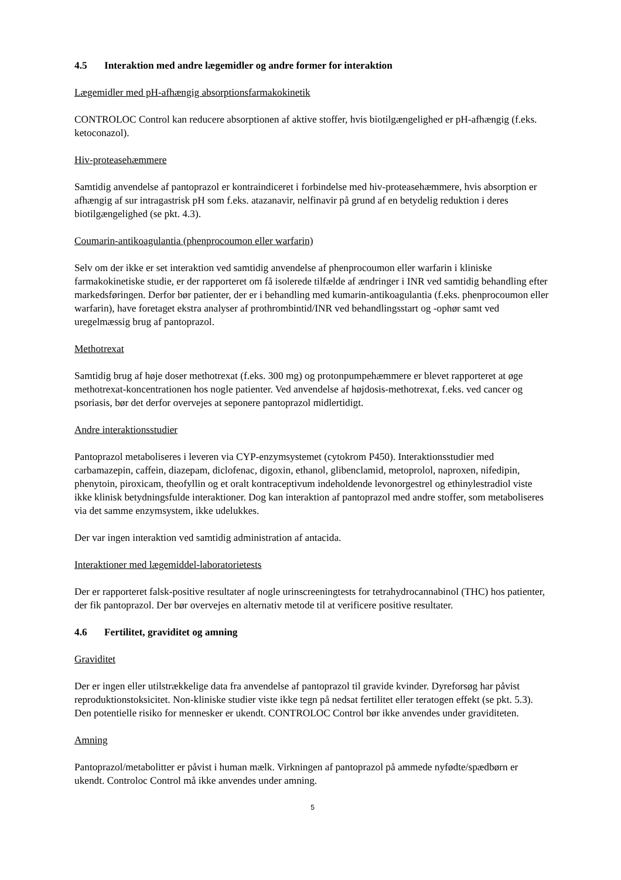4.5 Interaktion med andre lægemidler og andre former for interaktion
Lægemidler med pH-afhængig absorptionsfarmakokinetik
CONTROLOC Control kan reducere absorptionen af aktive stoffer, hvis biotilgængelighed er pH-afhængig (f.eks. ketoconazol).
Hiv-proteasehæmmere
Samtidig anvendelse af pantoprazol er kontraindiceret i forbindelse med hiv-proteasehæmmere, hvis absorption er afhængig af sur intragastrisk pH som f.eks. atazanavir, nelfinavir på grund af en betydelig reduktion i deres biotilgængelighed (se pkt. 4.3).
Coumarin-antikoagulantia (phenprocoumon eller warfarin)
Selv om der ikke er set interaktion ved samtidig anvendelse af phenprocoumon eller warfarin i kliniske farmakokinetiske studie, er der rapporteret om få isolerede tilfælde af ændringer i INR ved samtidig behandling efter markedsføringen. Derfor bør patienter, der er i behandling med kumarin-antikoagulantia (f.eks. phenprocoumon eller warfarin), have foretaget ekstra analyser af prothrombintid/INR ved behandlingsstart og -ophør samt ved uregelmæssig brug af pantoprazol.
Methotrexat
Samtidig brug af høje doser methotrexat (f.eks. 300 mg) og protonpumpehæmmere er blevet rapporteret at øge methotrexat-koncentrationen hos nogle patienter. Ved anvendelse af højdosis-methotrexat, f.eks. ved cancer og psoriasis, bør det derfor overvejes at seponere pantoprazol midlertidigt.
Andre interaktionsstudier
Pantoprazol metaboliseres i leveren via CYP-enzymsystemet (cytokrom P450). Interaktionsstudier med carbamazepin, caffein, diazepam, diclofenac, digoxin, ethanol, glibenclamid, metoprolol, naproxen, nifedipin, phenytoin, piroxicam, theofyllin og et oralt kontraceptivum indeholdende levonorgestrel og ethinylestradiol viste ikke klinisk betydningsfulde interaktioner. Dog kan interaktion af pantoprazol med andre stoffer, som metaboliseres via det samme enzymsystem, ikke udelukkes.
Der var ingen interaktion ved samtidig administration af antacida.
Interaktioner med lægemiddel-laboratorietests
Der er rapporteret falsk-positive resultater af nogle urinscreeningtests for tetrahydrocannabinol (THC) hos patienter, der fik pantoprazol. Der bør overvejes en alternativ metode til at verificere positive resultater.
4.6 Fertilitet, graviditet og amning
Graviditet
Der er ingen eller utilstrækkelige data fra anvendelse af pantoprazol til gravide kvinder. Dyreforsøg har påvist reproduktionstoksicitet. Non-kliniske studier viste ikke tegn på nedsat fertilitet eller teratogen effekt (se pkt. 5.3). Den potentielle risiko for mennesker er ukendt. CONTROLOC Control bør ikke anvendes under graviditeten.
Amning
Pantoprazol/metabolitter er påvist i human mælk. Virkningen af pantoprazol på ammede nyfødte/spædbørn er ukendt. Controloc Control må ikke anvendes under amning.
5